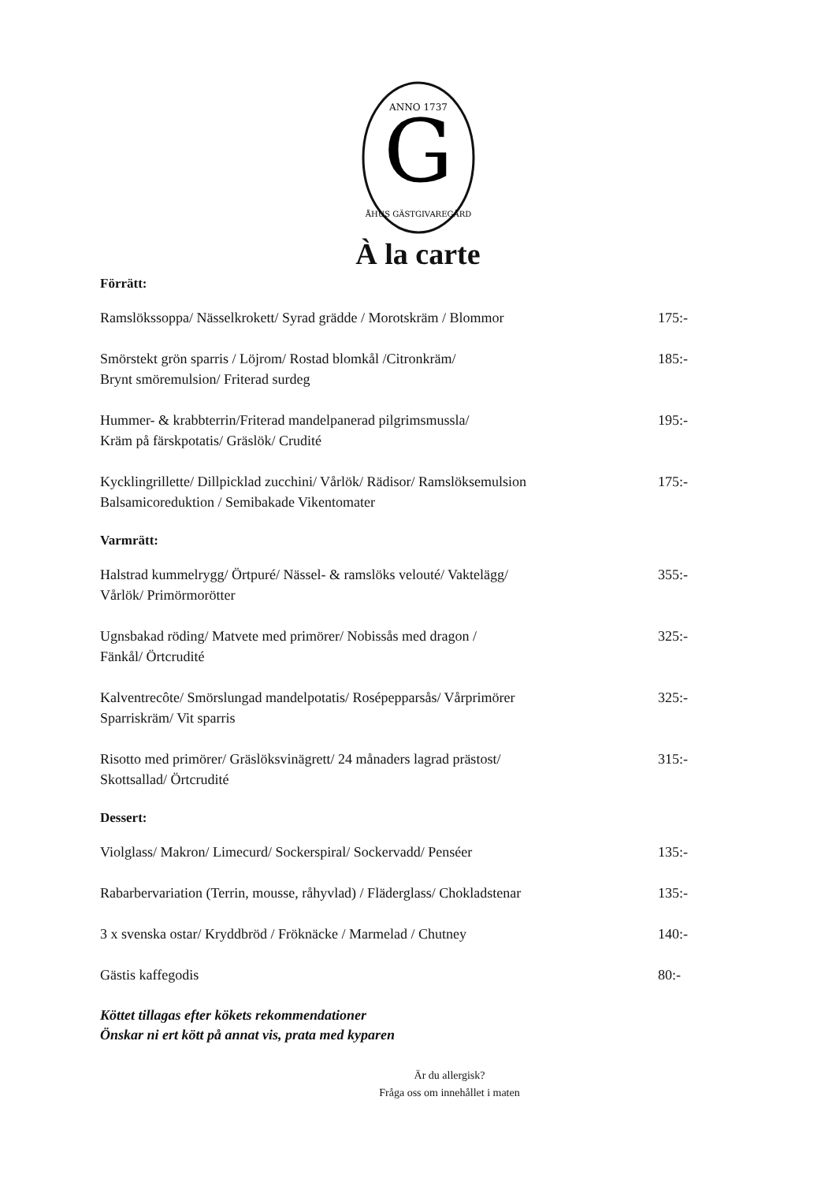G
ANNO 1737
ÅHUS GÄSTGIVAREGÅRD
À la carte
Förrätt:
Ramslökssoppa/ Nässelkrokett/ Syrad grädde / Morotskräm / Blommor
175:-
Smörstekt grön sparris / Löjrom/ Rostad blomkål /Citronkräm/
Brynt smöremulsion/ Friterad surdeg
185:-
Hummer- & krabbterrin/Friterad mandelpanerad pilgrimsmussla/
Kräm på färskpotatis/ Gräslök/ Crudité
195:-
Kycklingrillette/ Dillpicklad zucchini/ Vårlök/ Rädisor/ Ramslöksemulsion
Balsamicoreduktion / Semibakade Vikentomater
175:-
Varmrätt:
Halstrad kummelrygg/ Örtpuré/ Nässel- & ramslöks velouté/ Vaktelägg/
Vårlök/ Primörmorötter
355:-
Ugnsbakad röding/ Matvete med primörer/ Nobissås med dragon /
Fänkål/ Örtcrudité
325:-
Kalventrecôte/ Smörslungad mandelpotatis/ Rosépepparsås/ Vårprimörer
Sparriskräm/ Vit sparris
325:-
Risotto med primörer/ Gräslöksvinägrett/ 24 månaders lagrad prästost/
Skottsallad/ Örtcrudité
315:-
Dessert:
Violglass/ Makron/ Limecurd/ Sockerspiral/ Sockervadd/ Penséer 135:-
Rabarbervariation (Terrin, mousse, råhyvlad) / Fläderglass/ Chokladstenar
135:-
3 x svenska ostar/ Kryddbröd / Fröknäcke / Marmelad / Chutney 140:-
Gästis kaffegodis 80:-
Köttet tillagas efter kökets rekommendationer
Önskar ni ert kött på annat vis, prata med kyparen
Är du allergisk?
Fråga oss om innehållet i maten